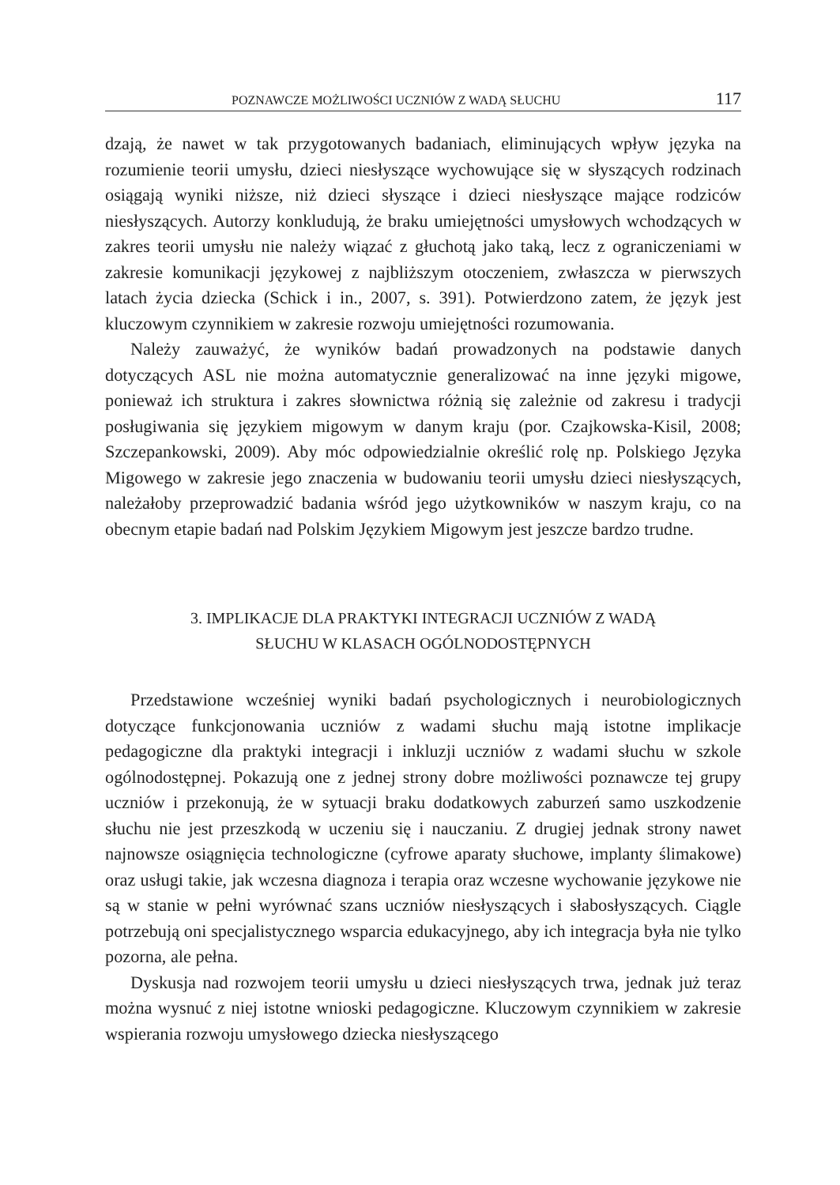POZNAWCZE MOŻLIWOŚCI UCZNIÓW Z WADĄ SŁUCHU 117
dzają, że nawet w tak przygotowanych badaniach, eliminujących wpływ języka na rozumienie teorii umysłu, dzieci niesłyszące wychowujące się w słyszących rodzinach osiągają wyniki niższe, niż dzieci słyszące i dzieci niesłyszące mające rodziców niesłyszących. Autorzy konkludują, że braku umiejętności umysłowych wchodzących w zakres teorii umysłu nie należy wiązać z głuchotą jako taką, lecz z ograniczeniami w zakresie komunikacji językowej z najbliższym otoczeniem, zwłaszcza w pierwszych latach życia dziecka (Schick i in., 2007, s. 391). Potwierdzono zatem, że język jest kluczowym czynnikiem w zakresie rozwoju umiejętności rozumowania.
Należy zauważyć, że wyników badań prowadzonych na podstawie danych dotyczących ASL nie można automatycznie generalizować na inne języki migowe, ponieważ ich struktura i zakres słownictwa różnią się zależnie od zakresu i tradycji posługiwania się językiem migowym w danym kraju (por. Czajkowska-Kisil, 2008; Szczepankowski, 2009). Aby móc odpowiedzialnie określić rolę np. Polskiego Języka Migowego w zakresie jego znaczenia w budowaniu teorii umysłu dzieci niesłyszących, należałoby przeprowadzić badania wśród jego użytkowników w naszym kraju, co na obecnym etapie badań nad Polskim Językiem Migowym jest jeszcze bardzo trudne.
3. IMPLIKACJE DLA PRAKTYKI INTEGRACJI UCZNIÓW Z WADĄ
SŁUCHU W KLASACH OGÓLNODOSTĘPNYCH
Przedstawione wcześniej wyniki badań psychologicznych i neurobiologicznych dotyczące funkcjonowania uczniów z wadami słuchu mają istotne implikacje pedagogiczne dla praktyki integracji i inkluzji uczniów z wadami słuchu w szkole ogólnodostępnej. Pokazują one z jednej strony dobre możliwości poznawcze tej grupy uczniów i przekonują, że w sytuacji braku dodatkowych zaburzeń samo uszkodzenie słuchu nie jest przeszkodą w uczeniu się i nauczaniu. Z drugiej jednak strony nawet najnowsze osiągnięcia technologiczne (cyfrowe aparaty słuchowe, implanty ślimakowe) oraz usługi takie, jak wczesna diagnoza i terapia oraz wczesne wychowanie językowe nie są w stanie w pełni wyrównać szans uczniów niesłyszących i słabosłyszących. Ciągle potrzebują oni specjalistycznego wsparcia edukacyjnego, aby ich integracja była nie tylko pozorna, ale pełna.
Dyskusja nad rozwojem teorii umysłu u dzieci niesłyszących trwa, jednak już teraz można wysnuć z niej istotne wnioski pedagogiczne. Kluczowym czynnikiem w zakresie wspierania rozwoju umysłowego dziecka niesłyszącego